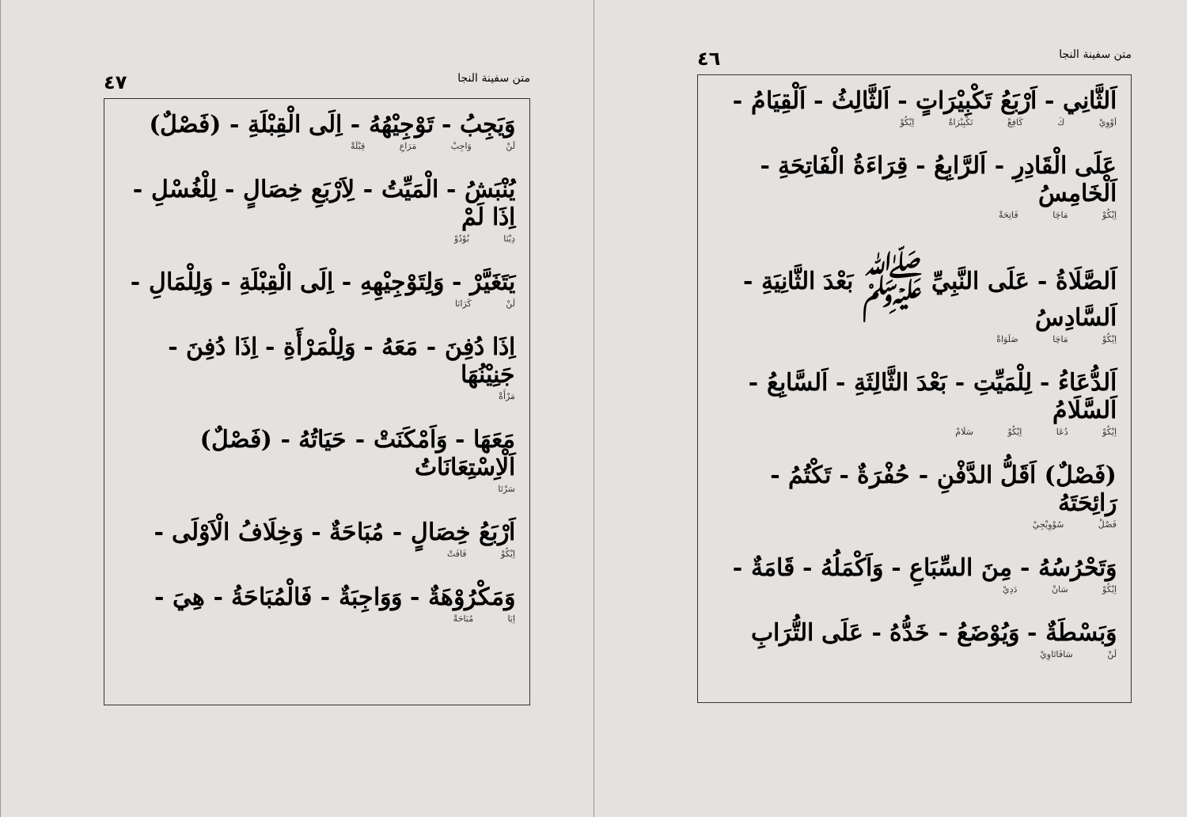متن سفينة النجا ٤٦
اَلثَّانِي - اَرْبَعُ تَكْبِيْرَاتٍ - اَلثَّالِثُ - اَلْقِيَامُ -
اَوْوِيْ كَ كَافِعْ تَكْبِيْرَاةٌ اِيْكُوْ
عَلَى الْقَادِرِ - اَلرَّابِعُ - قِرَاءَةُ الْفَاتِحَةِ - اَلْخَامِسُ
اِيْكُوْ مَاچَا فَاتِحَةْ
اَلصَّلَاةُ - عَلَى النَّبِيِّ ﷺ بَعْدَ الثَّانِيَةِ - اَلسَّادِسُ
اِيْكُوْ مَاچَا صَلَوَاةْ
اَلدُّعَاءُ - لِلْمَيِّتِ - بَعْدَ الثَّالِثَةِ - اَلسَّابِعُ - اَلسَّلَامُ
اِيْكُوْ دُعَا اِيْكُوْ سَلَامْ
(فَصْلٌ) اَقَلُّ الدَّفْنِ - حُفْرَةٌ - تَكْتُمُ - رَائِحَتَهُ
فَصْلْ سُوْوِيْجِيْ
وَتَحْرُسُهُ - مِنَ السِّبَاعِ - وَاَكْمَلُهُ - قَامَةٌ -
اِيْكُوْ سَانْ دَدِيْ
وَبَسْطَةٌ - وَيُوْضَعُ - خَدُّهُ - عَلَى التُّرَابِ
لَنْ سَافَاتَاوِيْ
متن سفينة النجا ٤٧
وَيَجِبُ - تَوْجِيْهُهُ - اِلَى الْقِبْلَةِ - (فَصْلٌ)
لَنْ وَاجِبْ مَرَاعِ قِبْلَةْ
يُنْبَشُ - الْمَيِّتُ - لِاَرْبَعِ خِصَالٍ - لِلْغُسْلِ - اِذَا لَمْ
دِيْنَا بُوْدُوْ
يَتَغَيَّرْ - وَلِتَوْجِيْهِهِ - اِلَى الْقِبْلَةِ - وَلِلْمَالِ -
لَنْ كَرَانَا
اِذَا دُفِنَ - مَعَهُ - وَلِلْمَرْأَةِ - اِذَا دُفِنَ - جَنِيْنُهَا
مَرْأَةْ
مَعَهَا - وَاَمْكَنَتْ - حَيَاتُهُ - (فَصْلٌ) اَلْاِسْتِعَانَاتُ
سَرْتَا
اَرْبَعُ خِصَالٍ - مُبَاحَةٌ - وَخِلَافُ الْاَوْلَى -
اِيْكُوْ فَافَتْ
وَمَكْرُوْهَةٌ - وَوَاجِبَةٌ - فَالْمُبَاحَةُ - هِيَ -
اِيَا مُبَاحَةْ